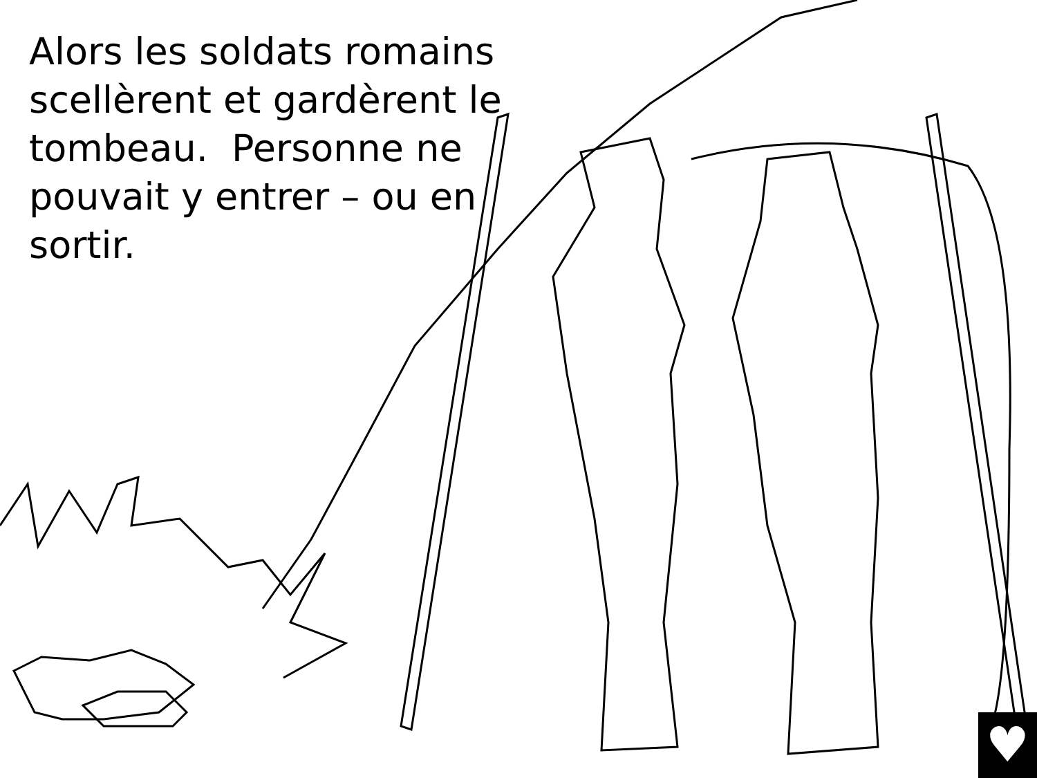Alors les soldats romains scellèrent et gardèrent le tombeau. Personne ne pouvait y entrer – ou en sortir.
♥